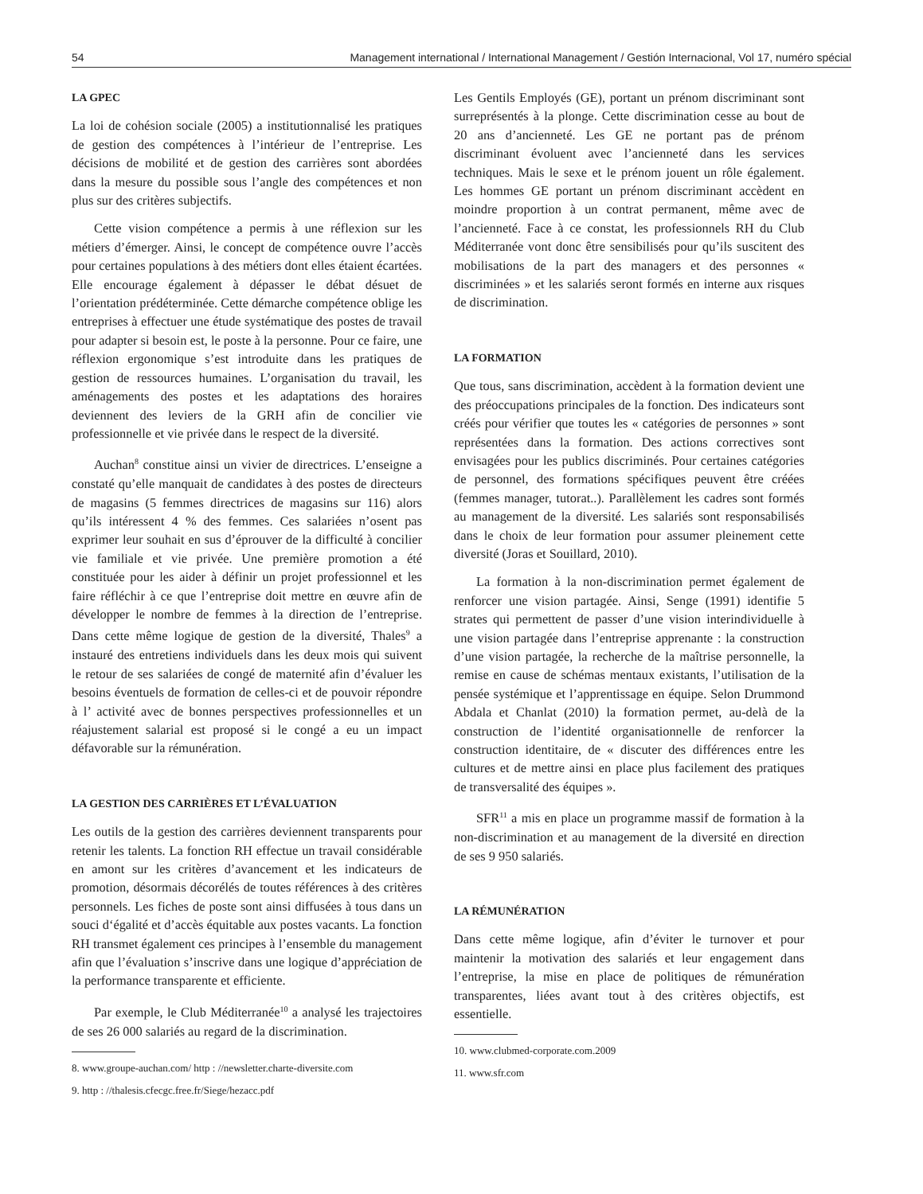54 Management international / International Management / Gestión Internacional, Vol 17, numéro spécial
LA GPEC
La loi de cohésion sociale (2005) a institutionnalisé les pratiques de gestion des compétences à l’intérieur de l’entreprise. Les décisions de mobilité et de gestion des carrières sont abordées dans la mesure du possible sous l’angle des compétences et non plus sur des critères subjectifs.
Cette vision compétence a permis à une réflexion sur les métiers d’émerger. Ainsi, le concept de compétence ouvre l’accès pour certaines populations à des métiers dont elles étaient écartées. Elle encourage également à dépasser le débat désuet de l’orientation prédéterminée. Cette démarche compétence oblige les entreprises à effectuer une étude systématique des postes de travail pour adapter si besoin est, le poste à la personne. Pour ce faire, une réflexion ergonomique s’est introduite dans les pratiques de gestion de ressources humaines. L’organisation du travail, les aménagements des postes et les adaptations des horaires deviennent des leviers de la GRH afin de concilier vie professionnelle et vie privée dans le respect de la diversité.
Auchan<sup>8</sup> constitue ainsi un vivier de directrices. L’enseigne a constaté qu’elle manquait de candidates à des postes de directeurs de magasins (5 femmes directrices de magasins sur 116) alors qu’ils intéressent 4 % des femmes. Ces salariées n’osent pas exprimer leur souhait en sus d’éprouver de la difficulté à concilier vie familiale et vie privée. Une première promotion a été constituée pour les aider à définir un projet professionnel et les faire réfléchir à ce que l’entreprise doit mettre en œuvre afin de développer le nombre de femmes à la direction de l’entreprise. Dans cette même logique de gestion de la diversité, Thales<sup>9</sup> a instauré des entretiens individuels dans les deux mois qui suivent le retour de ses salariées de congé de maternité afin d’évaluer les besoins éventuels de formation de celles-ci et de pouvoir répondre à l’ activité avec de bonnes perspectives professionnelles et un réajustement salarial est proposé si le congé a eu un impact défavorable sur la rémunération.
LA GESTION DES CARRIÈRES ET L’ÉVALUATION
Les outils de la gestion des carrières deviennent transparents pour retenir les talents. La fonction RH effectue un travail considérable en amont sur les critères d’avancement et les indicateurs de promotion, désormais décorélés de toutes références à des critères personnels. Les fiches de poste sont ainsi diffusées à tous dans un souci d‘égalité et d’accès équitable aux postes vacants. La fonction RH transmet également ces principes à l’ensemble du management afin que l’évaluation s’inscrive dans une logique d’appréciation de la performance transparente et efficiente.
Par exemple, le Club Méditerranée<sup>10</sup> a analysé les trajectoires de ses 26 000 salariés au regard de la discrimination.
8. www.groupe-auchan.com/ http : //newsletter.charte-diversite.com
9. http : //thalesis.cfecgc.free.fr/Siege/hezacc.pdf
Les Gentils Employés (GE), portant un prénom discriminant sont surreprésentés à la plonge. Cette discrimination cesse au bout de 20 ans d’ancienneté. Les GE ne portant pas de prénom discriminant évoluent avec l’ancienneté dans les services techniques. Mais le sexe et le prénom jouent un rôle également. Les hommes GE portant un prénom discriminant accèdent en moindre proportion à un contrat permanent, même avec de l’ancienneté. Face à ce constat, les professionnels RH du Club Méditerranée vont donc être sensibilisés pour qu’ils suscitent des mobilisations de la part des managers et des personnes « discriminées » et les salariés seront formés en interne aux risques de discrimination.
LA FORMATION
Que tous, sans discrimination, accèdent à la formation devient une des préoccupations principales de la fonction. Des indicateurs sont créés pour vérifier que toutes les « catégories de personnes » sont représentées dans la formation. Des actions correctives sont envisagées pour les publics discriminés. Pour certaines catégories de personnel, des formations spécifiques peuvent être créées (femmes manager, tutorat..). Parallèlement les cadres sont formés au management de la diversité. Les salariés sont responsabilisés dans le choix de leur formation pour assumer pleinement cette diversité (Joras et Souillard, 2010).
La formation à la non-discrimination permet également de renforcer une vision partagée. Ainsi, Senge (1991) identifie 5 strates qui permettent de passer d’une vision interindividuelle à une vision partagée dans l’entreprise apprenante : la construction d’une vision partagée, la recherche de la maîtrise personnelle, la remise en cause de schémas mentaux existants, l’utilisation de la pensée systémique et l’apprentissage en équipe. Selon Drummond Abdala et Chanlat (2010) la formation permet, au-delà de la construction de l’identité organisationnelle de renforcer la construction identitaire, de « discuter des différences entre les cultures et de mettre ainsi en place plus facilement des pratiques de transversalité des équipes ».
SFR<sup>11</sup> a mis en place un programme massif de formation à la non-discrimination et au management de la diversité en direction de ses 9 950 salariés.
LA RÉMUNÉRATION
Dans cette même logique, afin d’éviter le turnover et pour maintenir la motivation des salariés et leur engagement dans l’entreprise, la mise en place de politiques de rémunération transparentes, liées avant tout à des critères objectifs, est essentielle.
10. www.clubmed-corporate.com.2009
11. www.sfr.com